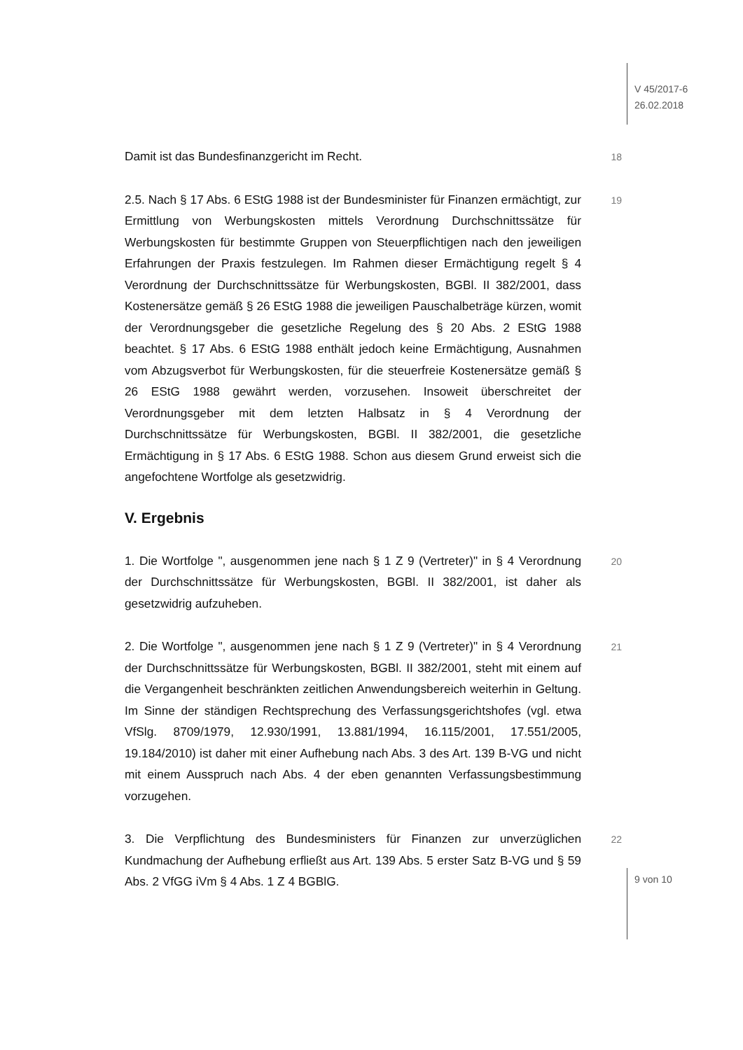V 45/2017-6
26.02.2018
Damit ist das Bundesfinanzgericht im Recht.
18
2.5. Nach § 17 Abs. 6 EStG 1988 ist der Bundesminister für Finanzen ermächtigt, zur Ermittlung von Werbungskosten mittels Verordnung Durchschnittssätze für Werbungskosten für bestimmte Gruppen von Steuerpflichtigen nach den jeweiligen Erfahrungen der Praxis festzulegen. Im Rahmen dieser Ermächtigung regelt § 4 Verordnung der Durchschnittssätze für Werbungskosten, BGBl. II 382/2001, dass Kostenersätze gemäß § 26 EStG 1988 die jeweiligen Pauschalbeträge kürzen, womit der Verordnungsgeber die gesetzliche Regelung des § 20 Abs. 2 EStG 1988 beachtet. § 17 Abs. 6 EStG 1988 enthält jedoch keine Ermächtigung, Ausnahmen vom Abzugsverbot für Werbungskosten, für die steuerfreie Kostenersätze gemäß § 26 EStG 1988 gewährt werden, vorzusehen. Insoweit überschreitet der Verordnungsgeber mit dem letzten Halbsatz in § 4 Verordnung der Durchschnittssätze für Werbungskosten, BGBl. II 382/2001, die gesetzliche Ermächtigung in § 17 Abs. 6 EStG 1988. Schon aus diesem Grund erweist sich die angefochtene Wortfolge als gesetzwidrig.
19
V. Ergebnis
1. Die Wortfolge ", ausgenommen jene nach § 1 Z 9 (Vertreter)" in § 4 Verordnung der Durchschnittssätze für Werbungskosten, BGBl. II 382/2001, ist daher als gesetzwidrig aufzuheben.
20
2. Die Wortfolge ", ausgenommen jene nach § 1 Z 9 (Vertreter)" in § 4 Verordnung der Durchschnittssätze für Werbungskosten, BGBl. II 382/2001, steht mit einem auf die Vergangenheit beschränkten zeitlichen Anwendungsbereich weiterhin in Geltung. Im Sinne der ständigen Rechtsprechung des Verfassungsgerichtshofes (vgl. etwa VfSlg. 8709/1979, 12.930/1991, 13.881/1994, 16.115/2001, 17.551/2005, 19.184/2010) ist daher mit einer Aufhebung nach Abs. 3 des Art. 139 B-VG und nicht mit einem Ausspruch nach Abs. 4 der eben genannten Verfassungsbestimmung vorzugehen.
21
3. Die Verpflichtung des Bundesministers für Finanzen zur unverzüglichen Kundmachung der Aufhebung erfließt aus Art. 139 Abs. 5 erster Satz B-VG und § 59 Abs. 2 VfGG iVm § 4 Abs. 1 Z 4 BGBlG.
22
9 von 10